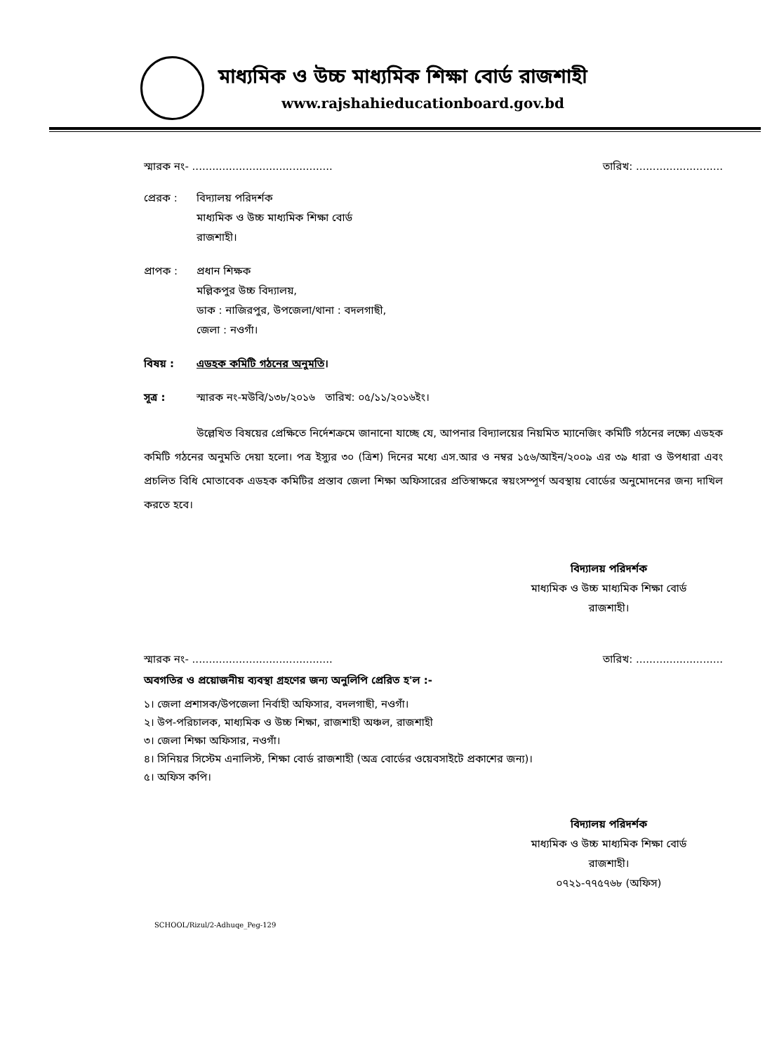মাধ্যমিক ও উচ্চ মাধ্যমিক শিক্ষা বোর্ড রাজশাহী
www.rajshahieducationboard.gov.bd
স্মারক নং- .......................................... তারিখ: ..........................
প্রেরক : বিদ্যালয় পরিদর্শক
মাধ্যমিক ও উচ্চ মাধ্যমিক শিক্ষা বোর্ড
রাজশাহী।
প্রাপক : প্রধান শিক্ষক
মল্লিকপুর উচ্চ বিদ্যালয়,
ডাক : নাজিরপুর, উপজেলা/থানা : বদলগাছী,
জেলা : নওগাঁ।
বিষয় : এডহক কমিটি গঠনের অনুমতি।
সূত্র : স্মারক নং-মউবি/১৩৮/২০১৬ তারিখ: ০৫/১১/২০১৬ইং।
উল্লেখিত বিষয়ের প্রেক্ষিতে নির্দেশক্রমে জানানো যাচ্ছে যে, আপনার বিদ্যালয়ের নিয়মিত ম্যানেজিং কমিটি গঠনের লক্ষ্যে এডহক কমিটি গঠনের অনুমতি দেয়া হলো। পত্র ইস্যুর ৩০ (ত্রিশ) দিনের মধ্যে এস.আর ও নম্বর ১৫৬/আইন/২০০৯ এর ৩৯ ধারা ও উপধারা এবং প্রচলিত বিধি মোতাবেক এডহক কমিটির প্রস্তাব জেলা শিক্ষা অফিসারের প্রতিস্বাক্ষরে স্বয়ংসম্পূর্ণ অবস্থায় বোর্ডের অনুমোদনের জন্য দাখিল করতে হবে।
বিদ্যালয় পরিদর্শক
মাধ্যমিক ও উচ্চ মাধ্যমিক শিক্ষা বোর্ড
রাজশাহী।
স্মারক নং- .......................................... তারিখ: ..........................
অবগতির ও প্রয়োজনীয় ব্যবস্থা গ্রহণের জন্য অনুলিপি প্রেরিত হ'ল :-
১। জেলা প্রশাসক/উপজেলা নির্বাহী অফিসার, বদলগাছী, নওগাঁ।
২। উপ-পরিচালক, মাধ্যমিক ও উচ্চ শিক্ষা, রাজশাহী অঞ্চল, রাজশাহী
৩। জেলা শিক্ষা অফিসার, নওগাঁ।
৪। সিনিয়র সিস্টেম এনালিস্ট, শিক্ষা বোর্ড রাজশাহী (অত্র বোর্ডের ওয়েবসাইটে প্রকাশের জন্য)।
৫। অফিস কপি।
বিদ্যালয় পরিদর্শক
মাধ্যমিক ও উচ্চ মাধ্যমিক শিক্ষা বোর্ড
রাজশাহী।
০৭২১-৭৭৫৭৬৮ (অফিস)
SCHOOL/Rizul/2-Adhuqe_Peg-129